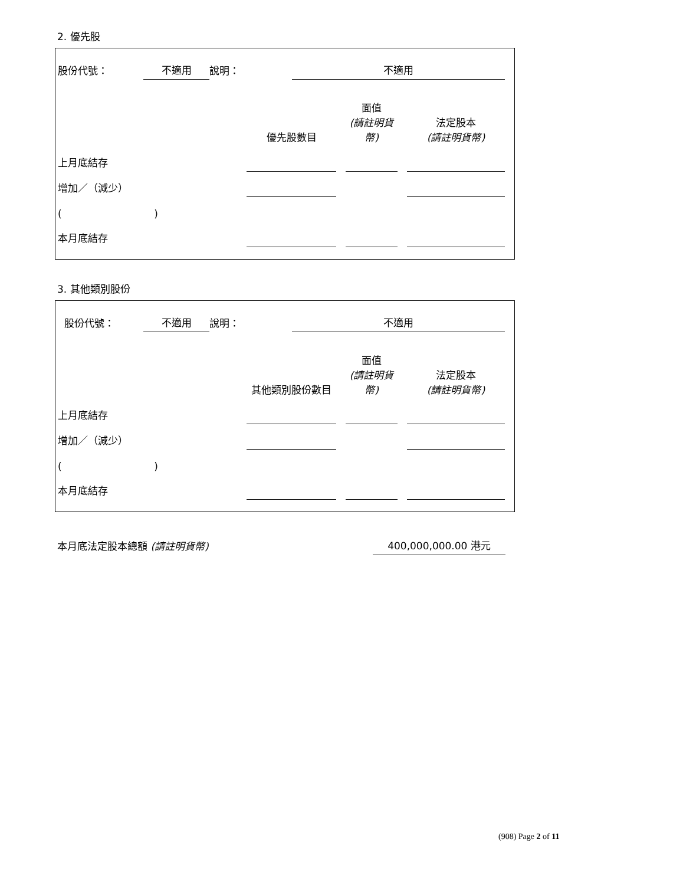2. 優先股
| 股份代號： | 不適用 | 說明： | 不適用 |
| | 優先股數目 | | 面值 (請註明貨幣) | | 法定股本 (請註明貨幣) |
| 上月底結存 | | | | | |
| 增加／（減少） | | | | | |
| ( ) | | | | | |
| 本月底結存 | | | | | |
3. 其他類別股份
| 股份代號： | 不適用 | 說明： | 不適用 |
| | 其他類別股份數目 | | 面值 (請註明貨幣) | | 法定股本 (請註明貨幣) |
| 上月底結存 | | | | | |
| 增加／（減少） | | | | | |
| ( ) | | | | | |
| 本月底結存 | | | | | |
| 本月底法定股本總額 (請註明貨幣) | 400,000,000.00 港元 |
(908) Page 2 of 11